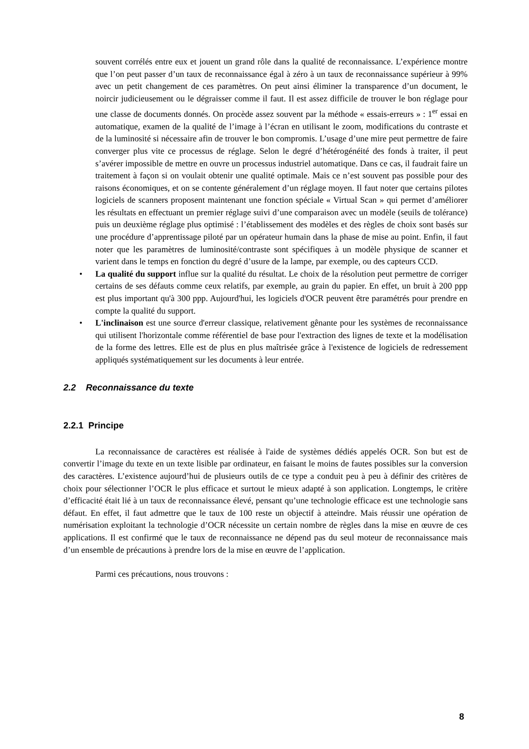souvent corrélés entre eux et jouent un grand rôle dans la qualité de reconnaissance. L’expérience montre que l’on peut passer d’un taux de reconnaissance égal à zéro à un taux de reconnaissance supérieur à 99% avec un petit changement de ces paramètres. On peut ainsi éliminer la transparence d’un document, le noircir judicieusement ou le dégraisser comme il faut. Il est assez difficile de trouver le bon réglage pour une classe de documents donnés. On procède assez souvent par la méthode « essais-erreurs » : 1<sup>er</sup> essai en automatique, examen de la qualité de l’image à l’écran en utilisant le zoom, modifications du contraste et de la luminosité si nécessaire afin de trouver le bon compromis. L’usage d’une mire peut permettre de faire converger plus vite ce processus de réglage. Selon le degré d’hétérogénéité des fonds à traiter, il peut s’avérer impossible de mettre en ouvre un processus industriel automatique. Dans ce cas, il faudrait faire un traitement à façon si on voulait obtenir une qualité optimale. Mais ce n’est souvent pas possible pour des raisons économiques, et on se contente généralement d’un réglage moyen. Il faut noter que certains pilotes logiciels de scanners proposent maintenant une fonction spéciale « Virtual Scan » qui permet d’améliorer les résultats en effectuant un premier réglage suivi d’une comparaison avec un modèle (seuils de tolérance) puis un deuxième réglage plus optimisé : l’établissement des modèles et des règles de choix sont basés sur une procédure d’apprentissage piloté par un opérateur humain dans la phase de mise au point. Enfin, il faut noter que les paramètres de luminosité/contraste sont spécifiques à un modèle physique de scanner et varient dans le temps en fonction du degré d’usure de la lampe, par exemple, ou des capteurs CCD.
• La qualité du support influe sur la qualité du résultat. Le choix de la résolution peut permettre de corriger certains de ses défauts comme ceux relatifs, par exemple, au grain du papier. En effet, un bruit à 200 ppp est plus important qu'à 300 ppp. Aujourd'hui, les logiciels d'OCR peuvent être paramétrés pour prendre en compte la qualité du support.
• L'inclinaison est une source d'erreur classique, relativement gênante pour les systèmes de reconnaissance qui utilisent l'horizontale comme référentiel de base pour l'extraction des lignes de texte et la modélisation de la forme des lettres. Elle est de plus en plus maîtrisée grâce à l'existence de logiciels de redressement appliqués systématiquement sur les documents à leur entrée.
2.2 Reconnaissance du texte
2.2.1 Principe
La reconnaissance de caractères est réalisée à l'aide de systèmes dédiés appelés OCR. Son but est de convertir l’image du texte en un texte lisible par ordinateur, en faisant le moins de fautes possibles sur la conversion des caractères. L’existence aujourd’hui de plusieurs outils de ce type a conduit peu à peu à définir des critères de choix pour sélectionner l’OCR le plus efficace et surtout le mieux adapté à son application. Longtemps, le critère d’efficacité était lié à un taux de reconnaissance élevé, pensant qu’une technologie efficace est une technologie sans défaut. En effet, il faut admettre que le taux de 100 reste un objectif à atteindre. Mais réussir une opération de numérisation exploitant la technologie d’OCR nécessite un certain nombre de règles dans la mise en œuvre de ces applications. Il est confirmé que le taux de reconnaissance ne dépend pas du seul moteur de reconnaissance mais d’un ensemble de précautions à prendre lors de la mise en œuvre de l’application.
Parmi ces précautions, nous trouvons :
8